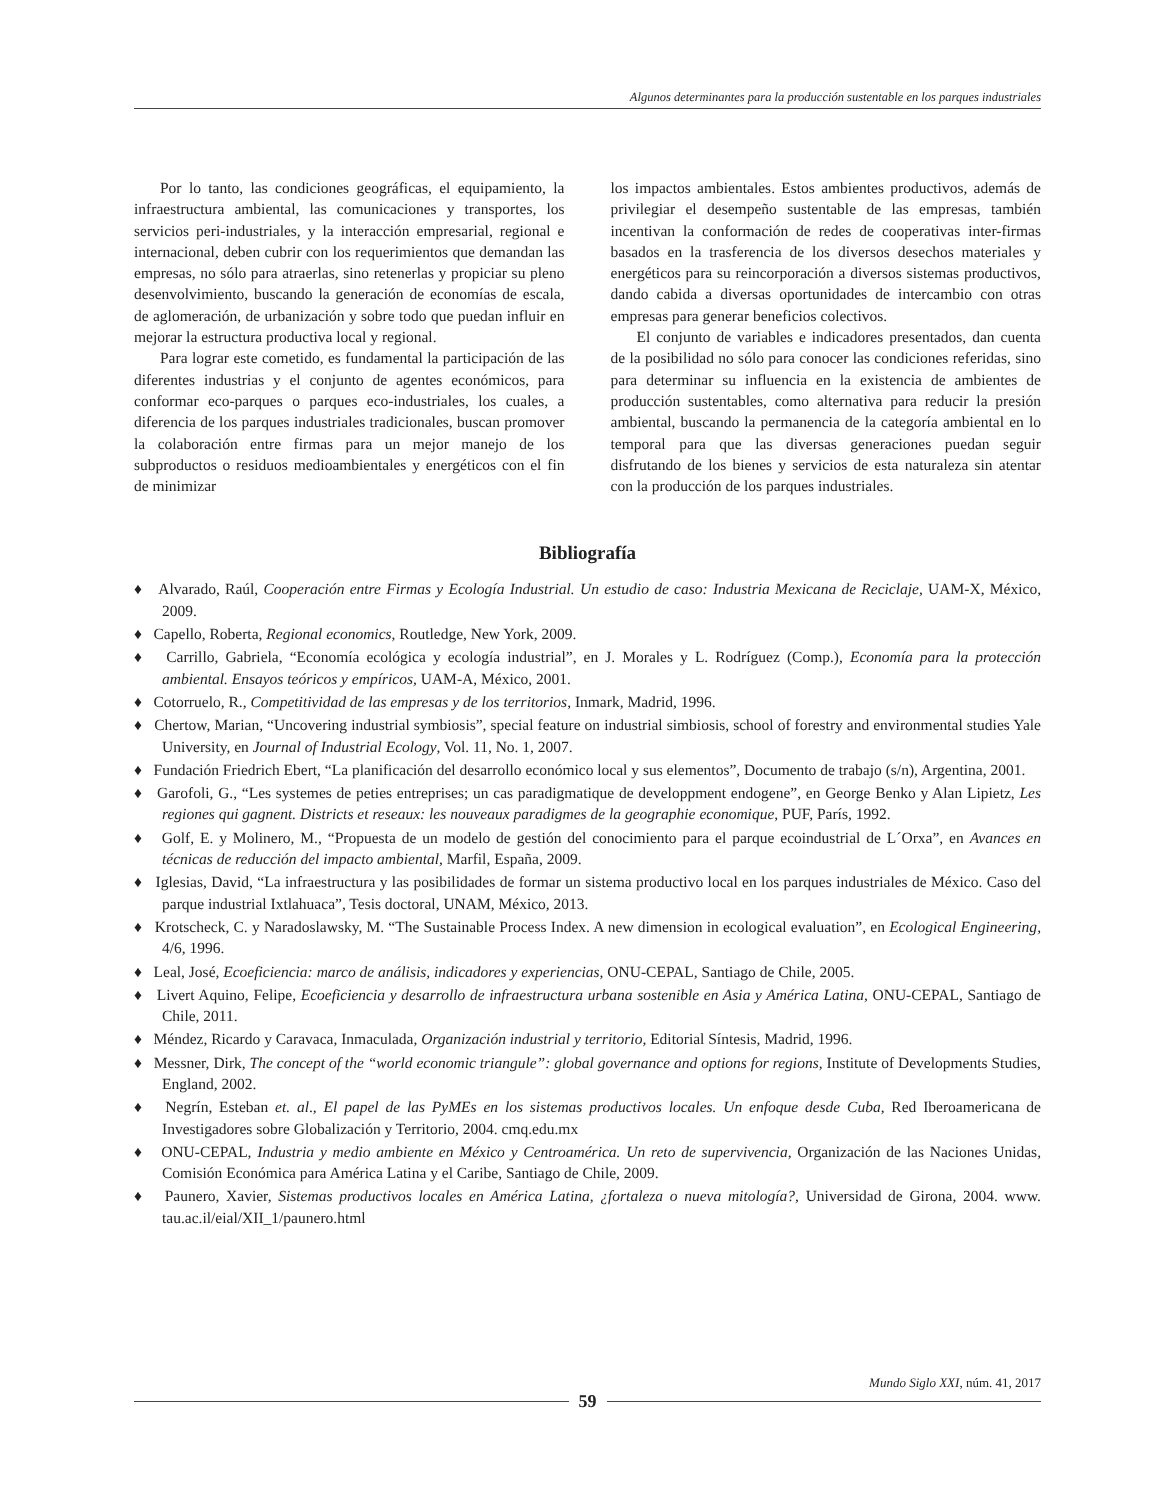Algunos determinantes para la producción sustentable en los parques industriales
Por lo tanto, las condiciones geográficas, el equipamiento, la infraestructura ambiental, las comunicaciones y transportes, los servicios peri-industriales, y la interacción empresarial, regional e internacional, deben cubrir con los requerimientos que demandan las empresas, no sólo para atraerlas, sino retenerlas y propiciar su pleno desenvolvimiento, buscando la generación de economías de escala, de aglomeración, de urbanización y sobre todo que puedan influir en mejorar la estructura productiva local y regional.
Para lograr este cometido, es fundamental la participación de las diferentes industrias y el conjunto de agentes económicos, para conformar eco-parques o parques eco-industriales, los cuales, a diferencia de los parques industriales tradicionales, buscan promover la colaboración entre firmas para un mejor manejo de los subproductos o residuos medioambientales y energéticos con el fin de minimizar
los impactos ambientales. Estos ambientes productivos, además de privilegiar el desempeño sustentable de las empresas, también incentivan la conformación de redes de cooperativas inter-firmas basados en la trasferencia de los diversos desechos materiales y energéticos para su reincorporación a diversos sistemas productivos, dando cabida a diversas oportunidades de intercambio con otras empresas para generar beneficios colectivos.
El conjunto de variables e indicadores presentados, dan cuenta de la posibilidad no sólo para conocer las condiciones referidas, sino para determinar su influencia en la existencia de ambientes de producción sustentables, como alternativa para reducir la presión ambiental, buscando la permanencia de la categoría ambiental en lo temporal para que las diversas generaciones puedan seguir disfrutando de los bienes y servicios de esta naturaleza sin atentar con la producción de los parques industriales.
Bibliografía
♦ Alvarado, Raúl, Cooperación entre Firmas y Ecología Industrial. Un estudio de caso: Industria Mexicana de Reciclaje, UAM-X, México, 2009.
♦ Capello, Roberta, Regional economics, Routledge, New York, 2009.
♦ Carrillo, Gabriela, “Economía ecológica y ecología industrial”, en J. Morales y L. Rodríguez (Comp.), Economía para la protección ambiental. Ensayos teóricos y empíricos, UAM-A, México, 2001.
♦ Cotorruelo, R., Competitividad de las empresas y de los territorios, Inmark, Madrid, 1996.
♦ Chertow, Marian, “Uncovering industrial symbiosis”, special feature on industrial simbiosis, school of forestry and environmental studies Yale University, en Journal of Industrial Ecology, Vol. 11, No. 1, 2007.
♦ Fundación Friedrich Ebert, “La planificación del desarrollo económico local y sus elementos”, Documento de trabajo (s/n), Argentina, 2001.
♦ Garofoli, G., “Les systemes de peties entreprises; un cas paradigmatique de developpment endogene”, en George Benko y Alan Lipietz, Les regiones qui gagnent. Districts et reseaux: les nouveaux paradigmes de la geographie economique, PUF, París, 1992.
♦ Golf, E. y Molinero, M., “Propuesta de un modelo de gestión del conocimiento para el parque ecoindustrial de L´Orxa”, en Avances en técnicas de reducción del impacto ambiental, Marfil, España, 2009.
♦ Iglesias, David, “La infraestructura y las posibilidades de formar un sistema productivo local en los parques industriales de México. Caso del parque industrial Ixtlahuaca”, Tesis doctoral, UNAM, México, 2013.
♦ Krotscheck, C. y Naradoslawsky, M. “The Sustainable Process Index. A new dimension in ecological evaluation”, en Ecological Engineering, 4/6, 1996.
♦ Leal, José, Ecoeficiencia: marco de análisis, indicadores y experiencias, ONU-CEPAL, Santiago de Chile, 2005.
♦ Livert Aquino, Felipe, Ecoeficiencia y desarrollo de infraestructura urbana sostenible en Asia y América Latina, ONU-CEPAL, Santiago de Chile, 2011.
♦ Méndez, Ricardo y Caravaca, Inmaculada, Organización industrial y territorio, Editorial Síntesis, Madrid, 1996.
♦ Messner, Dirk, The concept of the “world economic triangule”: global governance and options for regions, Institute of Developments Studies, England, 2002.
♦ Negrín, Esteban et. al., El papel de las PyMEs en los sistemas productivos locales. Un enfoque desde Cuba, Red Iberoamericana de Investigadores sobre Globalización y Territorio, 2004. cmq.edu.mx
♦ ONU-CEPAL, Industria y medio ambiente en México y Centroamérica. Un reto de supervivencia, Organización de las Naciones Unidas, Comisión Económica para América Latina y el Caribe, Santiago de Chile, 2009.
♦ Paunero, Xavier, Sistemas productivos locales en América Latina, ¿fortaleza o nueva mitología?, Universidad de Girona, 2004. www. tau.ac.il/eial/XII_1/paunero.html
Mundo Siglo XXI, núm. 41, 2017
59